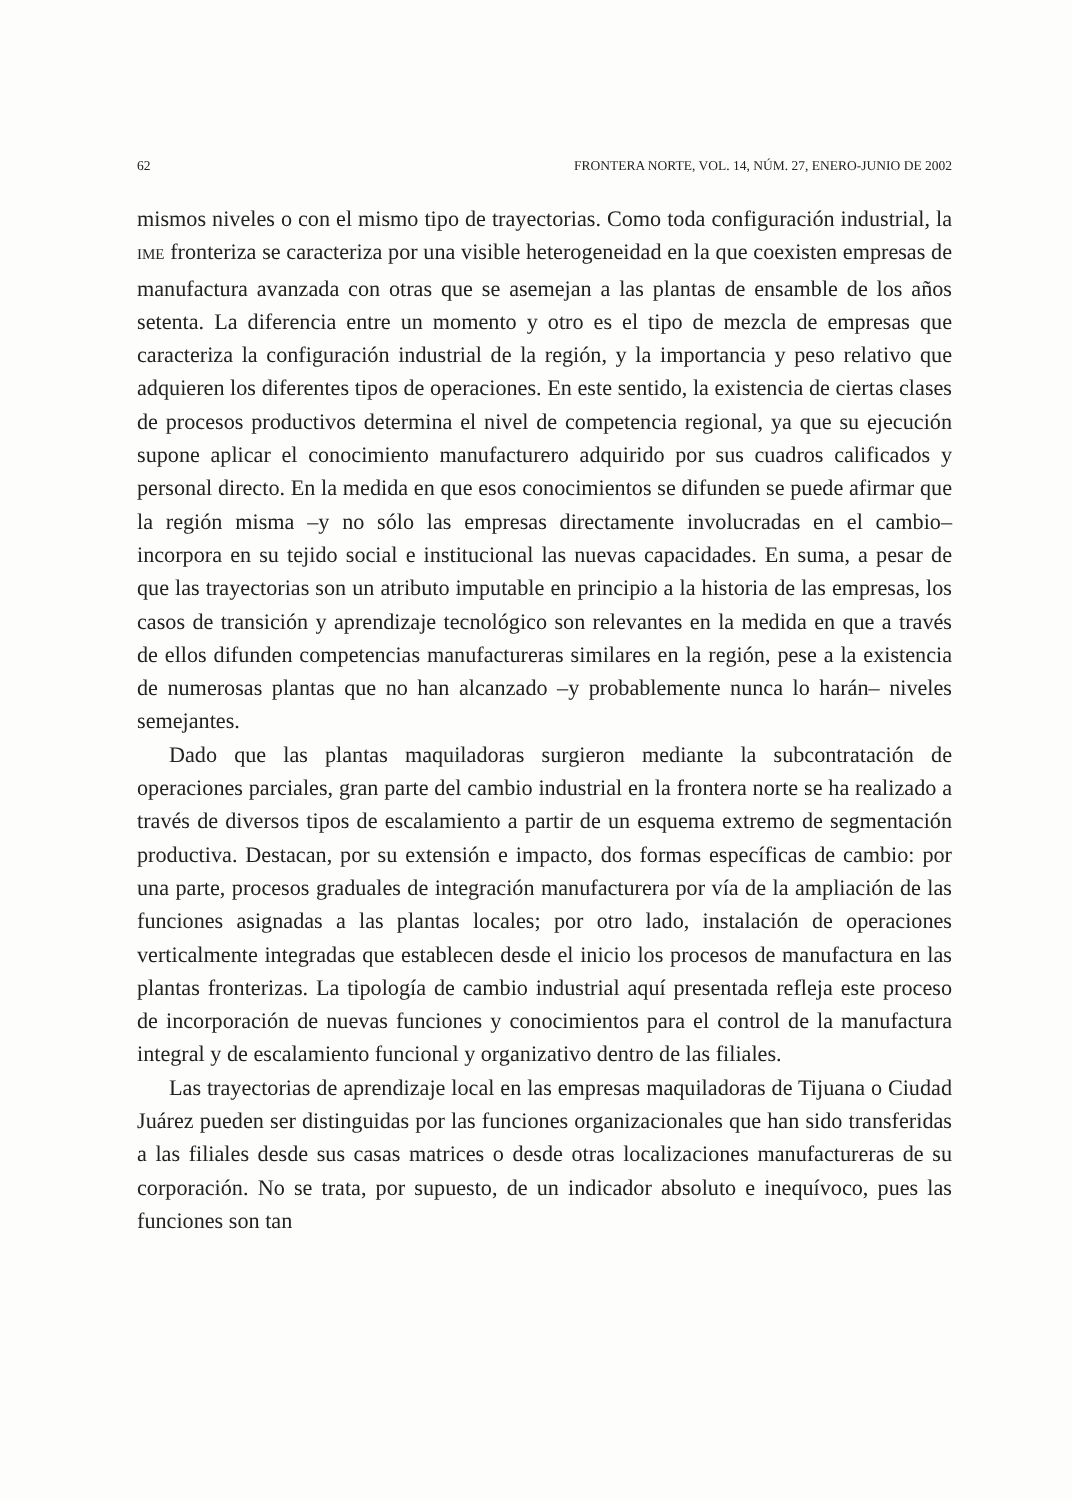62 FRONTERA NORTE, VOL. 14, NÚM. 27, ENERO-JUNIO DE 2002
mismos niveles o con el mismo tipo de trayectorias. Como toda configuración industrial, la IME fronteriza se caracteriza por una visible heterogeneidad en la que coexisten empresas de manufactura avanzada con otras que se asemejan a las plantas de ensamble de los años setenta. La diferencia entre un momento y otro es el tipo de mezcla de empresas que caracteriza la configuración industrial de la región, y la importancia y peso relativo que adquieren los diferentes tipos de operaciones. En este sentido, la existencia de ciertas clases de procesos productivos determina el nivel de competencia regional, ya que su ejecución supone aplicar el conocimiento manufacturero adquirido por sus cuadros calificados y personal directo. En la medida en que esos conocimientos se difunden se puede afirmar que la región misma –y no sólo las empresas directamente involucradas en el cambio– incorpora en su tejido social e institucional las nuevas capacidades. En suma, a pesar de que las trayectorias son un atributo imputable en principio a la historia de las empresas, los casos de transición y aprendizaje tecnológico son relevantes en la medida en que a través de ellos difunden competencias manufactureras similares en la región, pese a la existencia de numerosas plantas que no han alcanzado –y probablemente nunca lo harán– niveles semejantes.
Dado que las plantas maquiladoras surgieron mediante la subcontratación de operaciones parciales, gran parte del cambio industrial en la frontera norte se ha realizado a través de diversos tipos de escalamiento a partir de un esquema extremo de segmentación productiva. Destacan, por su extensión e impacto, dos formas específicas de cambio: por una parte, procesos graduales de integración manufacturera por vía de la ampliación de las funciones asignadas a las plantas locales; por otro lado, instalación de operaciones verticalmente integradas que establecen desde el inicio los procesos de manufactura en las plantas fronterizas. La tipología de cambio industrial aquí presentada refleja este proceso de incorporación de nuevas funciones y conocimientos para el control de la manufactura integral y de escalamiento funcional y organizativo dentro de las filiales.
Las trayectorias de aprendizaje local en las empresas maquiladoras de Tijuana o Ciudad Juárez pueden ser distinguidas por las funciones organizacionales que han sido transferidas a las filiales desde sus casas matrices o desde otras localizaciones manufactureras de su corporación. No se trata, por supuesto, de un indicador absoluto e inequívoco, pues las funciones son tan